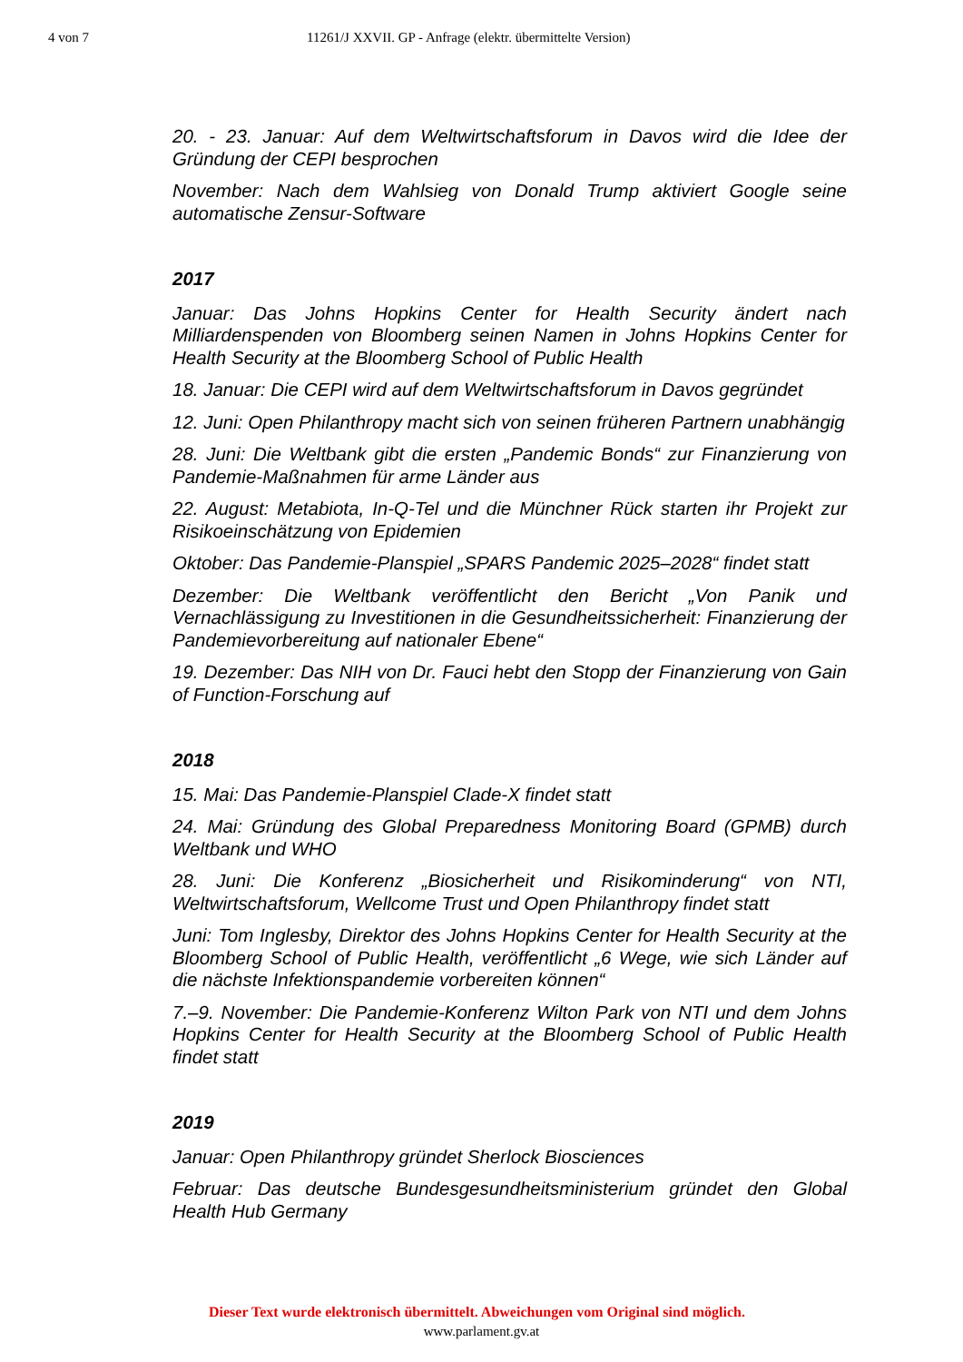4 von 7 11261/J XXVII. GP - Anfrage (elektr. übermittelte Version)
20. - 23. Januar: Auf dem Weltwirtschaftsforum in Davos wird die Idee der Gründung der CEPI besprochen
November: Nach dem Wahlsieg von Donald Trump aktiviert Google seine automatische Zensur-Software
2017
Januar: Das Johns Hopkins Center for Health Security ändert nach Milliardenspenden von Bloomberg seinen Namen in Johns Hopkins Center for Health Security at the Bloomberg School of Public Health
18. Januar: Die CEPI wird auf dem Weltwirtschaftsforum in Davos gegründet
12. Juni: Open Philanthropy macht sich von seinen früheren Partnern unabhängig
28. Juni: Die Weltbank gibt die ersten „Pandemic Bonds“ zur Finanzierung von Pandemie-Maßnahmen für arme Länder aus
22. August: Metabiota, In-Q-Tel und die Münchner Rück starten ihr Projekt zur Risikoeinschätzung von Epidemien
Oktober: Das Pandemie-Planspiel „SPARS Pandemic 2025–2028“ findet statt
Dezember: Die Weltbank veröffentlicht den Bericht „Von Panik und Vernachlässigung zu Investitionen in die Gesundheitssicherheit: Finanzierung der Pandemievorbereitung auf nationaler Ebene“
19. Dezember: Das NIH von Dr. Fauci hebt den Stopp der Finanzierung von Gain of Function-Forschung auf
2018
15. Mai: Das Pandemie-Planspiel Clade-X findet statt
24. Mai: Gründung des Global Preparedness Monitoring Board (GPMB) durch Weltbank und WHO
28. Juni: Die Konferenz „Biosicherheit und Risikominderung“ von NTI, Weltwirtschaftsforum, Wellcome Trust und Open Philanthropy findet statt
Juni: Tom Inglesby, Direktor des Johns Hopkins Center for Health Security at the Bloomberg School of Public Health, veröffentlicht „6 Wege, wie sich Länder auf die nächste Infektionspandemie vorbereiten können“
7.–9. November: Die Pandemie-Konferenz Wilton Park von NTI und dem Johns Hopkins Center for Health Security at the Bloomberg School of Public Health findet statt
2019
Januar: Open Philanthropy gründet Sherlock Biosciences
Februar: Das deutsche Bundesgesundheitsministerium gründet den Global Health Hub Germany
Dieser Text wurde elektronisch übermittelt. Abweichungen vom Original sind möglich.
www.parlament.gv.at